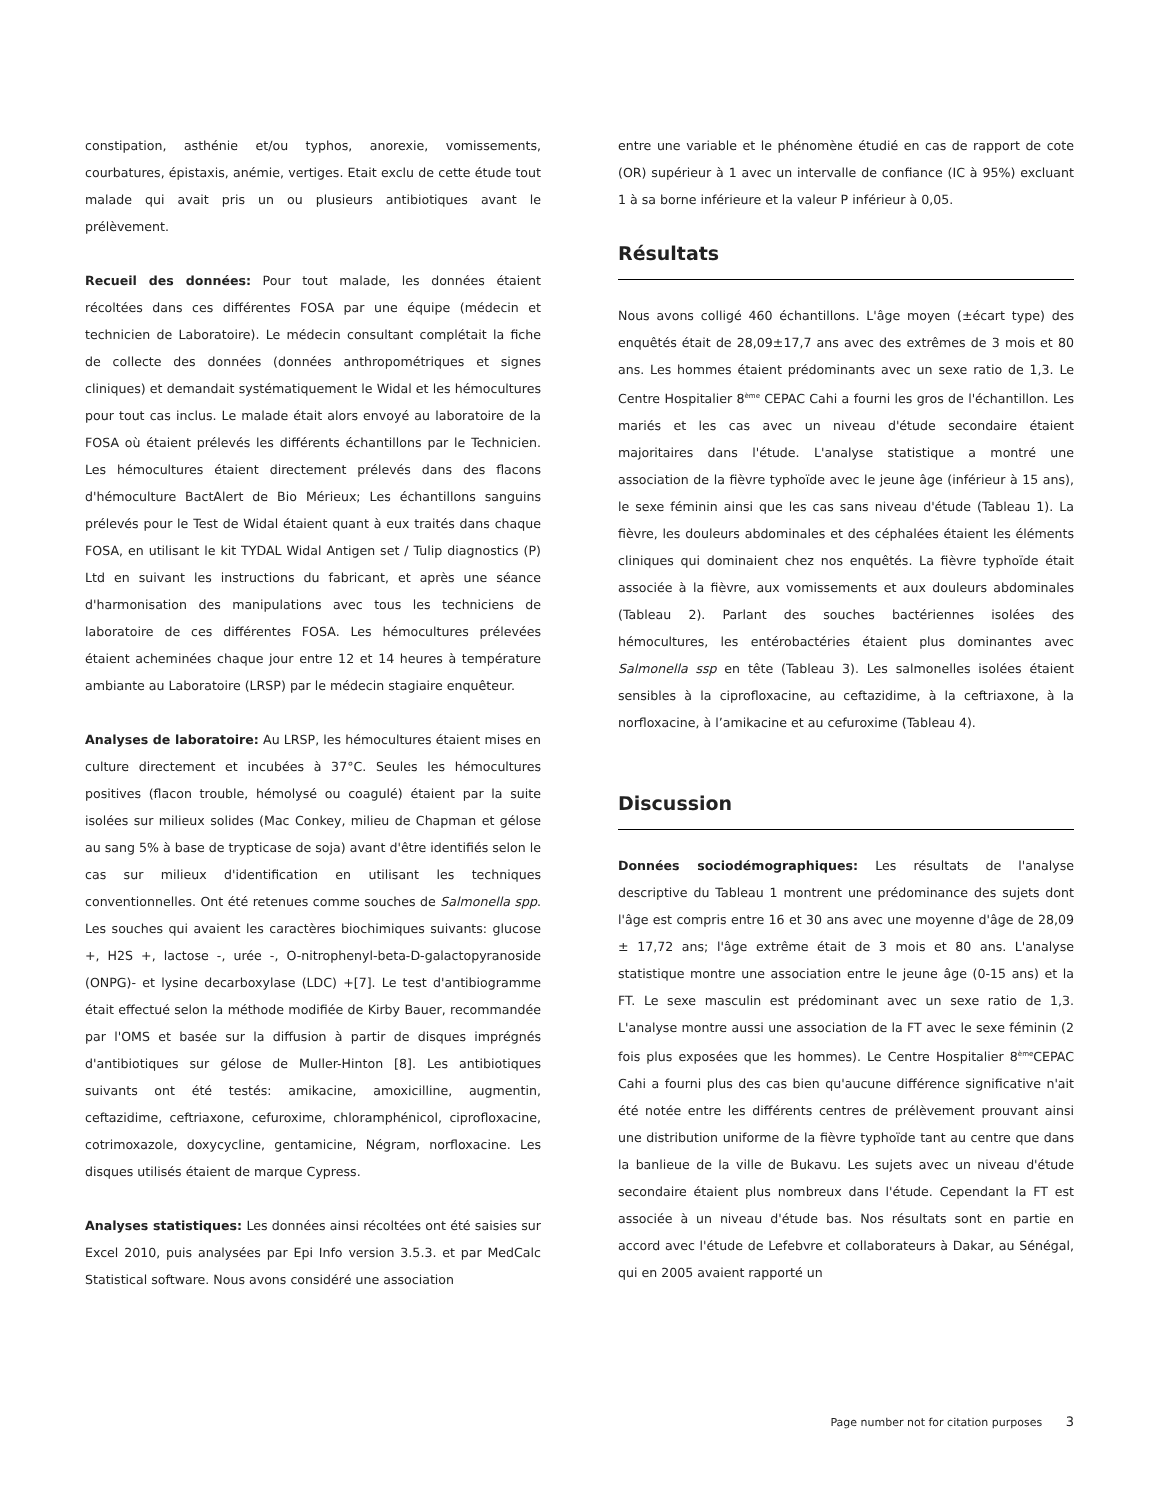constipation, asthénie et/ou typhos, anorexie, vomissements, courbatures, épistaxis, anémie, vertiges. Etait exclu de cette étude tout malade qui avait pris un ou plusieurs antibiotiques avant le prélèvement.
Recueil des données: Pour tout malade, les données étaient récoltées dans ces différentes FOSA par une équipe (médecin et technicien de Laboratoire). Le médecin consultant complétait la fiche de collecte des données (données anthropométriques et signes cliniques) et demandait systématiquement le Widal et les hémocultures pour tout cas inclus. Le malade était alors envoyé au laboratoire de la FOSA où étaient prélevés les différents échantillons par le Technicien. Les hémocultures étaient directement prélevés dans des flacons d'hémoculture BactAlert de Bio Mérieux; Les échantillons sanguins prélevés pour le Test de Widal étaient quant à eux traités dans chaque FOSA, en utilisant le kit TYDAL Widal Antigen set / Tulip diagnostics (P) Ltd en suivant les instructions du fabricant, et après une séance d'harmonisation des manipulations avec tous les techniciens de laboratoire de ces différentes FOSA. Les hémocultures prélevées étaient acheminées chaque jour entre 12 et 14 heures à température ambiante au Laboratoire (LRSP) par le médecin stagiaire enquêteur.
Analyses de laboratoire: Au LRSP, les hémocultures étaient mises en culture directement et incubées à 37°C. Seules les hémocultures positives (flacon trouble, hémolysé ou coagulé) étaient par la suite isolées sur milieux solides (Mac Conkey, milieu de Chapman et gélose au sang 5% à base de trypticase de soja) avant d'être identifiés selon le cas sur milieux d'identification en utilisant les techniques conventionnelles. Ont été retenues comme souches de Salmonella spp. Les souches qui avaient les caractères biochimiques suivants: glucose +, H2S +, lactose -, urée -, O-nitrophenyl-beta-D-galactopyranoside (ONPG)- et lysine decarboxylase (LDC) +[7]. Le test d'antibiogramme était effectué selon la méthode modifiée de Kirby Bauer, recommandée par l'OMS et basée sur la diffusion à partir de disques imprégnés d'antibiotiques sur gélose de Muller-Hinton [8]. Les antibiotiques suivants ont été testés: amikacine, amoxicilline, augmentin, ceftazidime, ceftriaxone, cefuroxime, chloramphénicol, ciprofloxacine, cotrimoxazole, doxycycline, gentamicine, Négram, norfloxacine. Les disques utilisés étaient de marque Cypress.
Analyses statistiques: Les données ainsi récoltées ont été saisies sur Excel 2010, puis analysées par Epi Info version 3.5.3. et par MedCalc Statistical software. Nous avons considéré une association
entre une variable et le phénomène étudié en cas de rapport de cote (OR) supérieur à 1 avec un intervalle de confiance (IC à 95%) excluant 1 à sa borne inférieure et la valeur P inférieur à 0,05.
Résultats
Nous avons colligé 460 échantillons. L'âge moyen (±écart type) des enquêtés était de 28,09±17,7 ans avec des extrêmes de 3 mois et 80 ans. Les hommes étaient prédominants avec un sexe ratio de 1,3. Le Centre Hospitalier 8<sup>ème</sup> CEPAC Cahi a fourni les gros de l'échantillon. Les mariés et les cas avec un niveau d'étude secondaire étaient majoritaires dans l'étude. L'analyse statistique a montré une association de la fièvre typhoïde avec le jeune âge (inférieur à 15 ans), le sexe féminin ainsi que les cas sans niveau d'étude (Tableau 1). La fièvre, les douleurs abdominales et des céphalées étaient les éléments cliniques qui dominaient chez nos enquêtés. La fièvre typhoïde était associée à la fièvre, aux vomissements et aux douleurs abdominales (Tableau 2). Parlant des souches bactériennes isolées des hémocultures, les entérobactéries étaient plus dominantes avec Salmonella ssp en tête (Tableau 3). Les salmonelles isolées étaient sensibles à la ciprofloxacine, au ceftazidime, à la ceftriaxone, à la norfloxacine, à l’amikacine et au cefuroxime (Tableau 4).
Discussion
Données sociodémographiques: Les résultats de l'analyse descriptive du Tableau 1 montrent une prédominance des sujets dont l'âge est compris entre 16 et 30 ans avec une moyenne d'âge de 28,09 ± 17,72 ans; l'âge extrême était de 3 mois et 80 ans. L'analyse statistique montre une association entre le jeune âge (0-15 ans) et la FT. Le sexe masculin est prédominant avec un sexe ratio de 1,3. L'analyse montre aussi une association de la FT avec le sexe féminin (2 fois plus exposées que les hommes). Le Centre Hospitalier 8<sup>ème</sup>CEPAC Cahi a fourni plus des cas bien qu'aucune différence significative n'ait été notée entre les différents centres de prélèvement prouvant ainsi une distribution uniforme de la fièvre typhoïde tant au centre que dans la banlieue de la ville de Bukavu. Les sujets avec un niveau d'étude secondaire étaient plus nombreux dans l'étude. Cependant la FT est associée à un niveau d'étude bas. Nos résultats sont en partie en accord avec l'étude de Lefebvre et collaborateurs à Dakar, au Sénégal, qui en 2005 avaient rapporté un
Page number not for citation purposes 3